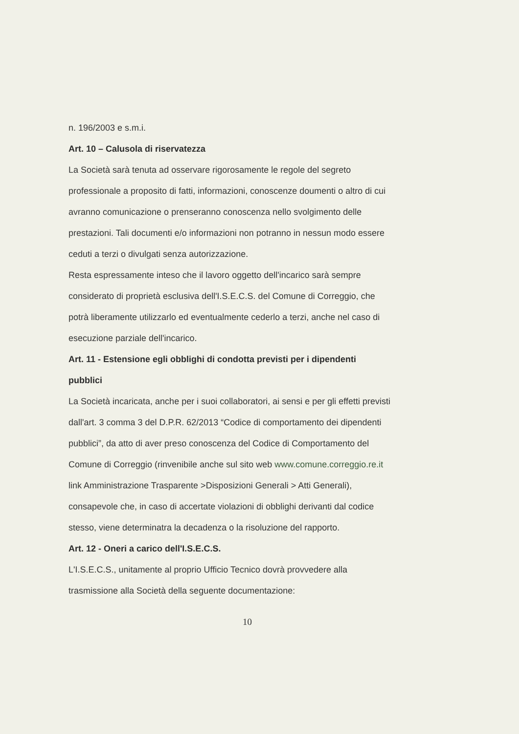n. 196/2003 e s.m.i.
Art. 10 – Calusola di riservatezza
La Società sarà tenuta ad osservare rigorosamente le regole del segreto professionale a proposito di fatti, informazioni, conoscenze doumenti o altro di cui avranno comunicazione o prenseranno conoscenza nello svolgimento delle prestazioni. Tali documenti e/o informazioni non potranno in nessun modo essere ceduti a terzi o divulgati senza autorizzazione.
Resta espressamente inteso che il lavoro oggetto dell'incarico sarà sempre considerato di proprietà esclusiva dell'I.S.E.C.S. del Comune di Correggio, che potrà liberamente utilizzarlo ed eventualmente cederlo a terzi, anche nel caso di esecuzione parziale dell'incarico.
Art. 11 - Estensione egli obblighi di condotta previsti per i dipendenti pubblici
La Società incaricata, anche per i suoi collaboratori, ai sensi e per gli effetti previsti dall'art. 3 comma 3 del D.P.R. 62/2013 “Codice di comportamento dei dipendenti pubblici”, da atto di aver preso conoscenza del Codice di Comportamento del Comune di Correggio (rinvenibile anche sul sito web www.comune.correggio.re.it link Amministrazione Trasparente >Disposizioni Generali > Atti Generali), consapevole che, in caso di accertate violazioni di obblighi derivanti dal codice stesso, viene determinatra la decadenza o la risoluzione del rapporto.
Art. 12 - Oneri a carico dell'I.S.E.C.S.
L'I.S.E.C.S., unitamente al proprio Ufficio Tecnico dovrà provvedere alla trasmissione alla Società della seguente documentazione:
10